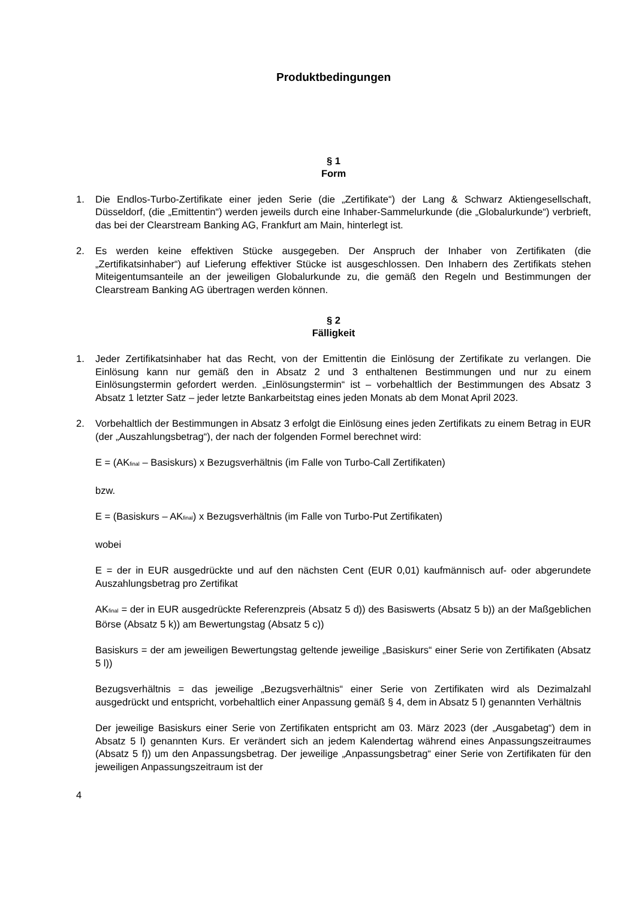Produktbedingungen
§ 1
Form
1. Die Endlos-Turbo-Zertifikate einer jeden Serie (die „Zertifikate“) der Lang & Schwarz Aktiengesellschaft, Düsseldorf, (die „Emittentin“) werden jeweils durch eine Inhaber-Sammelurkunde (die „Globalurkunde“) verbrieft, das bei der Clearstream Banking AG, Frankfurt am Main, hinterlegt ist.
2. Es werden keine effektiven Stücke ausgegeben. Der Anspruch der Inhaber von Zertifikaten (die „Zertifikatsinhaber“) auf Lieferung effektiver Stücke ist ausgeschlossen. Den Inhabern des Zertifikats stehen Miteigentumsanteile an der jeweiligen Globalurkunde zu, die gemäß den Regeln und Bestimmungen der Clearstream Banking AG übertragen werden können.
§ 2
Fälligkeit
1. Jeder Zertifikatsinhaber hat das Recht, von der Emittentin die Einlösung der Zertifikate zu verlangen. Die Einlösung kann nur gemäß den in Absatz 2 und 3 enthaltenen Bestimmungen und nur zu einem Einlösungstermin gefordert werden. „Einlösungstermin“ ist – vorbehaltlich der Bestimmungen des Absatz 3 Absatz 1 letzter Satz – jeder letzte Bankarbeitstag eines jeden Monats ab dem Monat April 2023.
2. Vorbehaltlich der Bestimmungen in Absatz 3 erfolgt die Einlösung eines jeden Zertifikats zu einem Betrag in EUR (der „Auszahlungsbetrag“), der nach der folgenden Formel berechnet wird:
E = (AK<sub>final</sub> – Basiskurs) x Bezugsverhältnis (im Falle von Turbo-Call Zertifikaten)
bzw.
E = (Basiskurs – AK<sub>final</sub>) x Bezugsverhältnis (im Falle von Turbo-Put Zertifikaten)
wobei
E = der in EUR ausgedrückte und auf den nächsten Cent (EUR 0,01) kaufmännisch auf- oder abgerundete Auszahlungsbetrag pro Zertifikat
AK<sub>final</sub> = der in EUR ausgedrückte Referenzpreis (Absatz 5 d)) des Basiswerts (Absatz 5 b)) an der Maßgeblichen Börse (Absatz 5 k)) am Bewertungstag (Absatz 5 c))
Basiskurs = der am jeweiligen Bewertungstag geltende jeweilige „Basiskurs“ einer Serie von Zertifikaten (Absatz 5 l))
Bezugsverhältnis = das jeweilige „Bezugsverhältnis“ einer Serie von Zertifikaten wird als Dezimalzahl ausgedrückt und entspricht, vorbehaltlich einer Anpassung gemäß § 4, dem in Absatz 5 l) genannten Verhältnis
Der jeweilige Basiskurs einer Serie von Zertifikaten entspricht am 03. März 2023 (der „Ausgabetag“) dem in Absatz 5 l) genannten Kurs. Er verändert sich an jedem Kalendertag während eines Anpassungszeitraumes (Absatz 5 f)) um den Anpassungsbetrag. Der jeweilige „Anpassungsbetrag“ einer Serie von Zertifikaten für den jeweiligen Anpassungszeitraum ist der
4